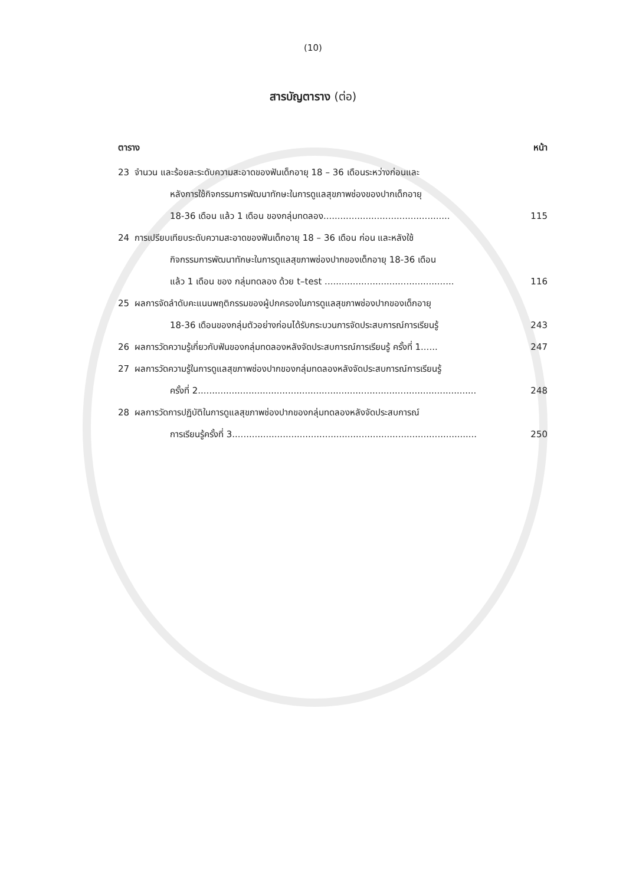(10)
สารบัญตาราง (ต่อ)
ตาราง หน้า
23 จำนวน และร้อยละระดับความสะอาดของฟันเด็กอายุ 18 – 36 เดือนระหว่างก่อนและ
หลังการใช้กิจกรรมการพัฒนาทักษะในการดูแลสุขภาพช่องของปากเด็กอายุ
18-36 เดือน แล้ว 1 เดือน ของกลุ่มทดลอง.............................................
115
24 การเปรียบเทียบระดับความสะอาดของฟันเด็กอายุ 18 – 36 เดือน ก่อน และหลังใช้
กิจกรรมการพัฒนาทักษะในการดูแลสุขภาพช่องปากของเด็กอายุ 18-36 เดือน
แล้ว 1 เดือน ของ กลุ่มทดลอง ด้วย t–test ..............................................
116
25 ผลการจัดลำดับคะแนนพฤติกรรมของผู้ปกครองในการดูแลสุขภาพช่องปากของเด็กอายุ
18-36 เดือนของกลุ่มตัวอย่างก่อนได้รับกระบวนการจัดประสบการณ์การเรียนรู้
243
26 ผลการวัดความรู้เกี่ยวกับฟันของกลุ่มทดลองหลังจัดประสบการณ์การเรียนรู้ ครั้งที่ 1......
247
27 ผลการวัดความรู้ในการดูแลสุขภาพช่องปากของกลุ่มทดลองหลังจัดประสบการณ์การเรียนรู้
ครั้งที่ 2...................................................................................................
248
28 ผลการวัดการปฏิบัติในการดูแลสุขภาพช่องปากของกลุ่มทดลองหลังจัดประสบการณ์
การเรียนรู้ครั้งที่ 3.......................................................................................
250